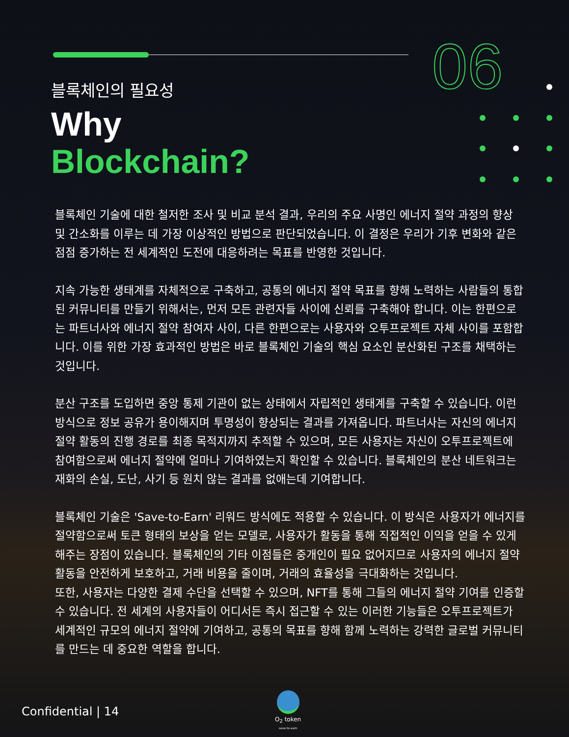06
블록체인의 필요성
Why
Blockchain?
블록체인 기술에 대한 철저한 조사 및 비교 분석 결과, 우리의 주요 사명인 에너지 절약 과정의 향상 및 간소화를 이루는 데 가장 이상적인 방법으로 판단되었습니다. 이 결정은 우리가 기후 변화와 같은 점점 증가하는 전 세계적인 도전에 대응하려는 목표를 반영한 것입니다.
지속 가능한 생태계를 자체적으로 구축하고, 공통의 에너지 절약 목표를 향해 노력하는 사람들의 통합된 커뮤니티를 만들기 위해서는, 먼저 모든 관련자들 사이에 신뢰를 구축해야 합니다. 이는 한편으로는 파트너사와 에너지 절약 참여자 사이, 다른 한편으로는 사용자와 오투프로젝트 자체 사이를 포함합니다. 이를 위한 가장 효과적인 방법은 바로 블록체인 기술의 핵심 요소인 분산화된 구조를 채택하는 것입니다.
분산 구조를 도입하면 중앙 통제 기관이 없는 상태에서 자립적인 생태계를 구축할 수 있습니다. 이런 방식으로 정보 공유가 용이해지며 투명성이 향상되는 결과를 가져옵니다. 파트너사는 자신의 에너지 절약 활동의 진행 경로를 최종 목적지까지 추적할 수 있으며, 모든 사용자는 자신이 오투프로젝트에 참여함으로써 에너지 절약에 얼마나 기여하였는지 확인할 수 있습니다. 블록체인의 분산 네트워크는 재화의 손실, 도난, 사기 등 원치 않는 결과를 없애는데 기여합니다.
블록체인 기술은 'Save-to-Earn' 리워드 방식에도 적용할 수 있습니다. 이 방식은 사용자가 에너지를 절약함으로써 토큰 형태의 보상을 얻는 모델로, 사용자가 활동을 통해 직접적인 이익을 얻을 수 있게 해주는 장점이 있습니다. 블록체인의 기타 이점들은 중개인이 필요 없어지므로 사용자의 에너지 절약 활동을 안전하게 보호하고, 거래 비용을 줄이며, 거래의 효율성을 극대화하는 것입니다.
또한, 사용자는 다양한 결제 수단을 선택할 수 있으며, NFT를 통해 그들의 에너지 절약 기여를 인증할 수 있습니다. 전 세계의 사용자들이 어디서든 즉시 접근할 수 있는 이러한 기능들은 오투프로젝트가 세계적인 규모의 에너지 절약에 기여하고, 공통의 목표를 향해 함께 노력하는 강력한 글로벌 커뮤니티를 만드는 데 중요한 역할을 합니다.
O<sub>2</sub> token
save to earn
Confidential | 14